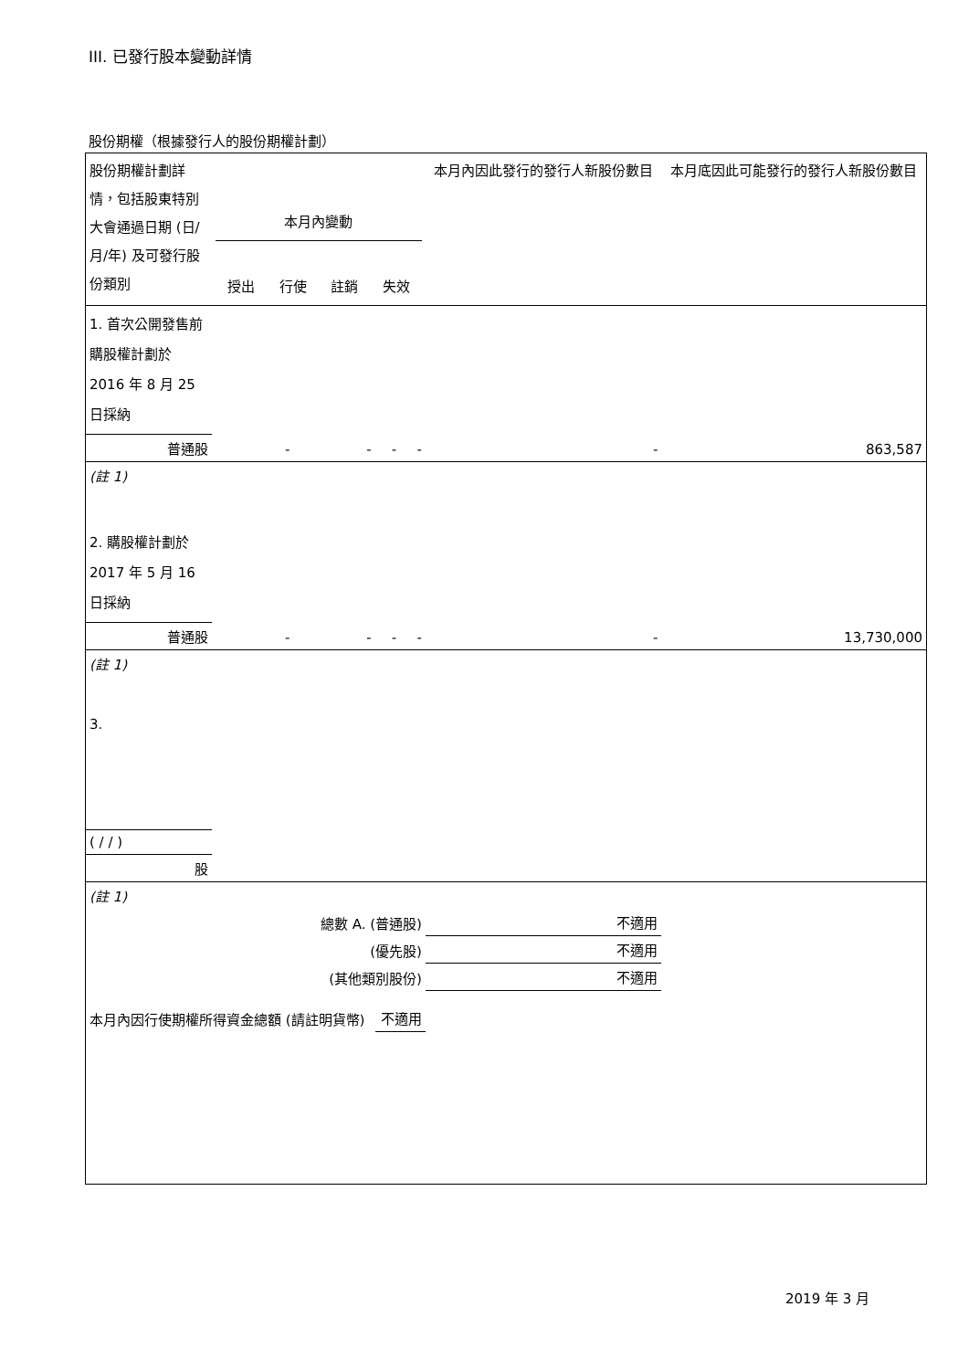III. 已發行股本變動詳情
股份期權（根據發行人的股份期權計劃）
| 股份期權計劃詳情，包括股東特別大會通過日期 (日/月/年) 及可發行股份類別 | 本月內變動 授出 行使 註銷 失效 | | | | 本月內因此發行的發行人新股份數目 | 本月底因此可能發行的發行人新股份數目 |
| 1. 首次公開發售前購股權計劃於 2016 年 8 月 25 日採納 | | | | | | |
| 普通股 | - | - | - | - | - | 863,587 |
| (註 1) | | | | | | |
| 2. 購股權計劃於 2017 年 5 月 16 日採納 | | | | | | |
| 普通股 | - | - | - | - | - | 13,730,000 |
| (註 1) | | | | | | |
| 3. | | | | | | |
| ( / / ) | | | | | | |
| 股 | | | | | | |
| (註 1) | | | | | | |
| 總數 A. (普通股) | | | | | 不適用 | |
| (優先股) | | | | | 不適用 | |
| (其他類別股份) | | | | | 不適用 | |
| 本月內因行使期權所得資金總額 (請註明貨幣) | | | 不適用 | | | |
2019 年 3 月